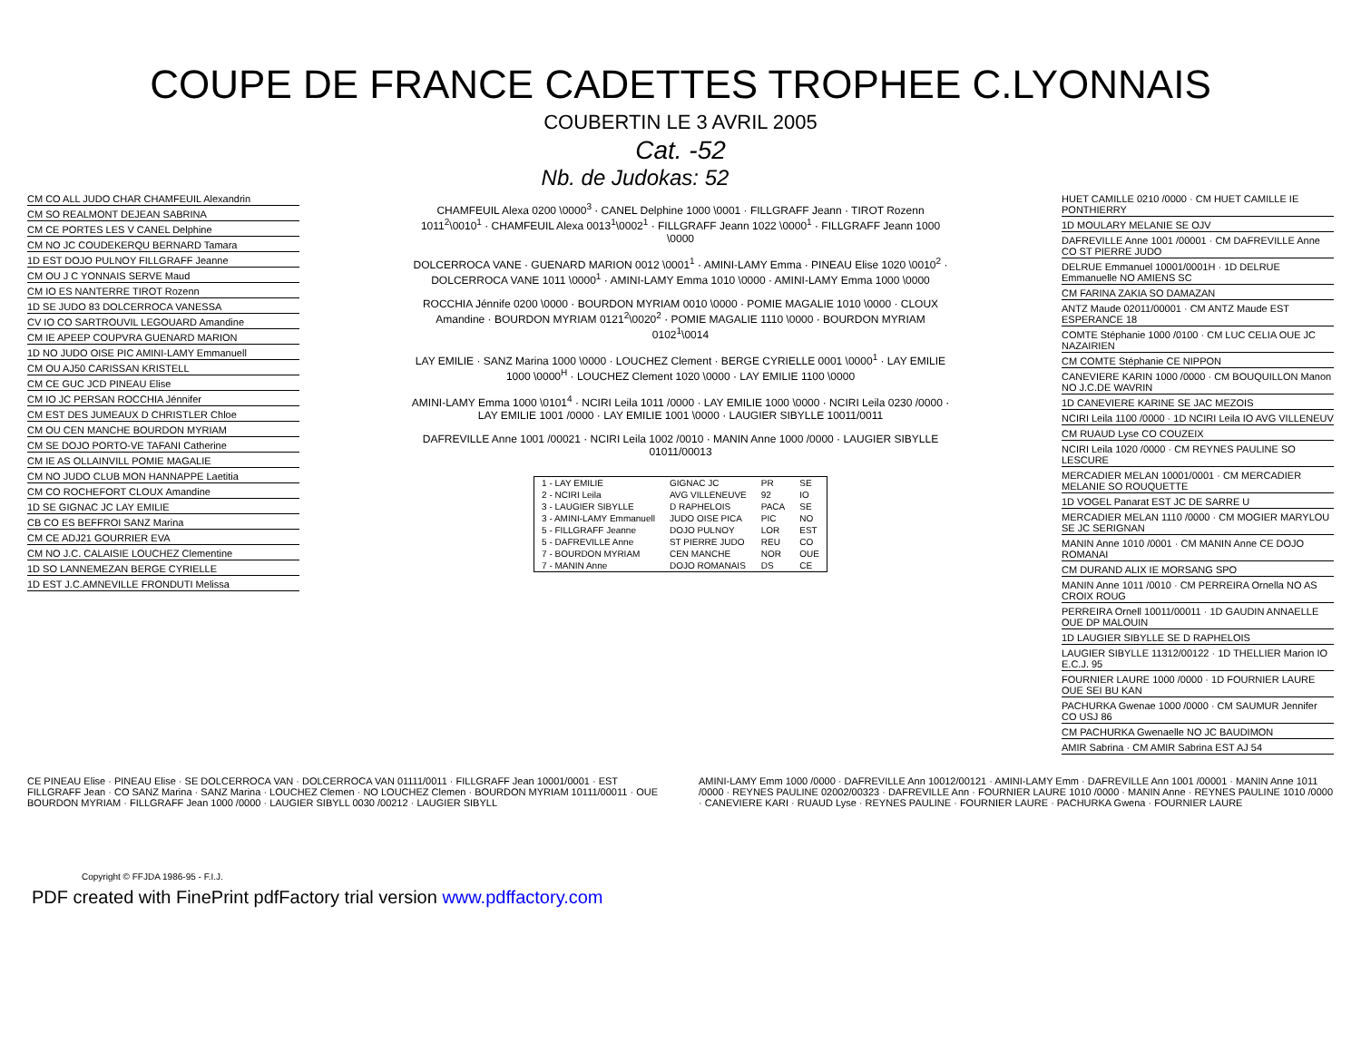COUPE DE FRANCE CADETTES TROPHEE C.LYONNAIS
COUBERTIN LE 3 AVRIL 2005
Cat. -52
Nb. de Judokas: 52
CM CO ALL JUDO CHAR CHAMFEUIL Alexandrin
CM SO REALMONT DEJEAN SABRINA
CM CE PORTES LES V CANEL Delphine
CM NO JC COUDEKERQU BERNARD Tamara
1D EST DOJO PULNOY FILLGRAFF Jeanne
CM OU J C YONNAIS SERVE Maud
CM IO ES NANTERRE TIROT Rozenn
1D SE JUDO 83 DOLCERROCA VANESSA
CV IO CO SARTROUVIL LEGOUARD Amandine
CM IE APEEP COUPVRA GUENARD MARION
1D NO JUDO OISE PIC AMINI-LAMY Emmanuell
CM OU AJ50 CARISSAN KRISTELL
CM CE GUC JCD PINEAU Elise
CM IO JC PERSAN ROCCHIA Jénnifer
CM EST DES JUMEAUX D CHRISTLER Chloe
CM OU CEN MANCHE BOURDON MYRIAM
CM SE DOJO PORTO-VE TAFANI Catherine
CM IE AS OLLAINVILL POMIE MAGALIE
CM NO JUDO CLUB MON HANNAPPE Laetitia
CM CO ROCHEFORT CLOUX Amandine
1D SE GIGNAC JC LAY EMILIE
CB CO ES BEFFROI SANZ Marina
CM CE ADJ21 GOURRIER EVA
CM NO J.C. CALAISIE LOUCHEZ Clementine
1D SO LANNEMEZAN BERGE CYRIELLE
1D EST J.C.AMNEVILLE FRONDUTI Melissa
CHAMFEUIL Alexa 0200 \0000<sup>3</sup> · CANEL Delphine 1000 \0001 · FILLGRAFF Jeann · TIROT Rozenn 1011<sup>2</sup>\0010<sup>1</sup> · CHAMFEUIL Alexa 0013<sup>1</sup>\0002<sup>1</sup> · FILLGRAFF Jeann 1022 \0000<sup>1</sup> · FILLGRAFF Jeann 1000 \0000
DOLCERROCA VANE · GUENARD MARION 0012 \0001<sup>1</sup> · AMINI-LAMY Emma · PINEAU Elise 1020 \0010<sup>2</sup> · DOLCERROCA VANE 1011 \0000<sup>1</sup> · AMINI-LAMY Emma 1010 \0000 · AMINI-LAMY Emma 1000 \0000
ROCCHIA Jénnife 0200 \0000 · BOURDON MYRIAM 0010 \0000 · POMIE MAGALIE 1010 \0000 · CLOUX Amandine · BOURDON MYRIAM 0121<sup>2</sup>\0020<sup>2</sup> · POMIE MAGALIE 1110 \0000 · BOURDON MYRIAM 0102<sup>1</sup>\0014
LAY EMILIE · SANZ Marina 1000 \0000 · LOUCHEZ Clement · BERGE CYRIELLE 0001 \0000<sup>1</sup> · LAY EMILIE 1000 \0000<sup>H</sup> · LOUCHEZ Clement 1020 \0000 · LAY EMILIE 1100 \0000
AMINI-LAMY Emma 1000 \0101<sup>4</sup> · NCIRI Leila 1011 /0000 · LAY EMILIE 1000 \0000 · NCIRI Leila 0230 /0000 · LAY EMILIE 1001 /0000 · LAY EMILIE 1001 \0000 · LAUGIER SIBYLLE 10011/0011
DAFREVILLE Anne 1001 /00021 · NCIRI Leila 1002 /0010 · MANIN Anne 1000 /0000 · LAUGIER SIBYLLE 01011/00013
| 1 - LAY EMILIE | GIGNAC JC | PR | SE |
| 2 - NCIRI Leila | AVG VILLENEUVE | 92 | IO |
| 3 - LAUGIER SIBYLLE | D RAPHELOIS | PACA | SE |
| 3 - AMINI-LAMY Emmanuell | JUDO OISE PICA | PIC | NO |
| 5 - FILLGRAFF Jeanne | DOJO PULNOY | LOR | EST |
| 5 - DAFREVILLE Anne | ST PIERRE JUDO | REU | CO |
| 7 - BOURDON MYRIAM | CEN MANCHE | NOR | OUE |
| 7 - MANIN Anne | DOJO ROMANAIS | DS | CE |
HUET CAMILLE 0210 /0000 · CM HUET CAMILLE IE PONTHIERRY
1D MOULARY MELANIE SE OJV
DAFREVILLE Anne 1001 /00001 · CM DAFREVILLE Anne CO ST PIERRE JUDO
DELRUE Emmanuel 10001/0001H · 1D DELRUE Emmanuelle NO AMIENS SC
CM FARINA ZAKIA SO DAMAZAN
ANTZ Maude 02011/00001 · CM ANTZ Maude EST ESPERANCE 18
COMTE Stéphanie 1000 /0100 · CM LUC CELIA OUE JC NAZAIRIEN
CM COMTE Stéphanie CE NIPPON
CANEVIERE KARIN 1000 /0000 · CM BOUQUILLON Manon NO J.C.DE WAVRIN
1D CANEVIERE KARINE SE JAC MEZOIS
NCIRI Leila 1100 /0000 · 1D NCIRI Leila IO AVG VILLENEUV
CM RUAUD Lyse CO COUZEIX
NCIRI Leila 1020 /0000 · CM REYNES PAULINE SO LESCURE
MERCADIER MELAN 10001/0001 · CM MERCADIER MELANIE SO ROUQUETTE
1D VOGEL Panarat EST JC DE SARRE U
MERCADIER MELAN 1110 /0000 · CM MOGIER MARYLOU SE JC SERIGNAN
MANIN Anne 1010 /0001 · CM MANIN Anne CE DOJO ROMANAI
CM DURAND ALIX IE MORSANG SPO
MANIN Anne 1011 /0010 · CM PERREIRA Ornella NO AS CROIX ROUG
PERREIRA Ornell 10011/00011 · 1D GAUDIN ANNAELLE OUE DP MALOUIN
1D LAUGIER SIBYLLE SE D RAPHELOIS
LAUGIER SIBYLLE 11312/00122 · 1D THELLIER Marion IO E.C.J. 95
FOURNIER LAURE 1000 /0000 · 1D FOURNIER LAURE OUE SEI BU KAN
PACHURKA Gwenae 1000 /0000 · CM SAUMUR Jennifer CO USJ 86
CM PACHURKA Gwenaelle NO JC BAUDIMON
AMIR Sabrina · CM AMIR Sabrina EST AJ 54
CE PINEAU Elise · PINEAU Elise · SE DOLCERROCA VAN · DOLCERROCA VAN 01111/0011 · FILLGRAFF Jean 10001/0001 · EST FILLGRAFF Jean · CO SANZ Marina · SANZ Marina · LOUCHEZ Clemen · NO LOUCHEZ Clemen · BOURDON MYRIAM 10111/00011 · OUE BOURDON MYRIAM · FILLGRAFF Jean 1000 /0000 · LAUGIER SIBYLL 0030 /00212 · LAUGIER SIBYLL
AMINI-LAMY Emm 1000 /0000 · DAFREVILLE Ann 10012/00121 · AMINI-LAMY Emm · DAFREVILLE Ann 1001 /00001 · MANIN Anne 1011 /0000 · REYNES PAULINE 02002/00323 · DAFREVILLE Ann · FOURNIER LAURE 1010 /0000 · MANIN Anne · REYNES PAULINE 1010 /0000 · CANEVIERE KARI · RUAUD Lyse · REYNES PAULINE · FOURNIER LAURE · PACHURKA Gwena · FOURNIER LAURE
Copyright © FFJDA 1986-95 - F.I.J.
PDF created with FinePrint pdfFactory trial version www.pdffactory.com